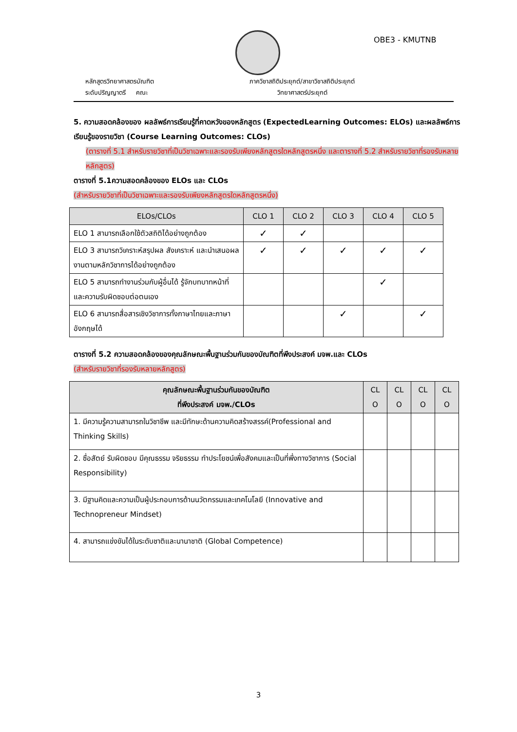OBE3 - KMUTNB
หลักสูตรวิทยาศาสตรบัณฑิต
ระดับปริญญาตรี คณะ
ภาควิชาสถิติประยุกต์/สาขาวิชาสถิติประยุกต์
วิทยาศาสตร์ประยุกต์
5. ความสอดคล้องของ ผลลัพธ์การเรียนรู้ที่คาดหวังของหลักสูตร (ExpectedLearning Outcomes: ELOs) และผลลัพธ์การเรียนรู้ของรายวิชา (Course Learning Outcomes: CLOs)
(ตารางที่ 5.1 สำหรับรายวิชาที่เป็นวิชาเฉพาะและรองรับเพียงหลักสูตรใดหลักสูตรหนึ่ง และตารางที่ 5.2 สำหรับรายวิชาที่รองรับหลายหลักสูตร)
ตารางที่ 5.1ความสอดคล้องของ ELOs และ CLOs
(สำหรับรายวิชาที่เป็นวิชาเฉพาะและรองรับเพียงหลักสูตรใดหลักสูตรหนึ่ง)
| ELOs/CLOs | CLO 1 | CLO 2 | CLO 3 | CLO 4 | CLO 5 |
| --- | --- | --- | --- | --- | --- |
| ELO 1 สามารถเลือกใช้ตัวสถิติได้อย่างถูกต้อง | ✓ | ✓ | | | |
| ELO 3 สามารถวิเคราะห์สรุปผล สังเคราะห์ และนำเสนอผลงานตามหลักวิชาการได้อย่างถูกต้อง | ✓ | ✓ | ✓ | ✓ | ✓ |
| ELO 5 สามารถทำงานร่วมกับผู้อื่นได้ รู้จักบทบาทหน้าที่และความรับผิดชอบต่อตนเอง | | | | ✓ | |
| ELO 6 สามารถสื่อสารเชิงวิชาการทั้งภาษาไทยและภาษาอังกฤษได้ | | | ✓ | | ✓ |
ตารางที่ 5.2 ความสอดคล้องของคุณลักษณะพื้นฐานร่วมกันของบัณฑิตที่พึงประสงค์ มจพ.และ CLOs
(สำหรับรายวิชาที่รองรับหลายหลักสูตร)
| คุณลักษณะพื้นฐานร่วมกันของบัณฑิต ที่พึงประสงค์ มจพ./CLOs | CL O | CL O | CL O | CL O |
| --- | --- | --- | --- | --- |
| 1. มีความรู้ความสามารถในวิชาชีพ และมีทักษะด้านความคิดสร้างสรรค์(Professional and Thinking Skills) | | | | |
| 2. ซื่อสัตย์ รับผิดชอบ มีคุณธรรม จริยธรรม ทำประโยชน์เพื่อสังคมและเป็นที่พึ่งทางวิชาการ (Social Responsibility) | | | | |
| 3. มีฐานคิดและความเป็นผู้ประกอบการด้านนวัตกรรมและเทคโนโลยี (Innovative and Technopreneur Mindset) | | | | |
| 4. สามารถแข่งขันได้ในระดับชาติและนานาชาติ (Global Competence) | | | | |
3